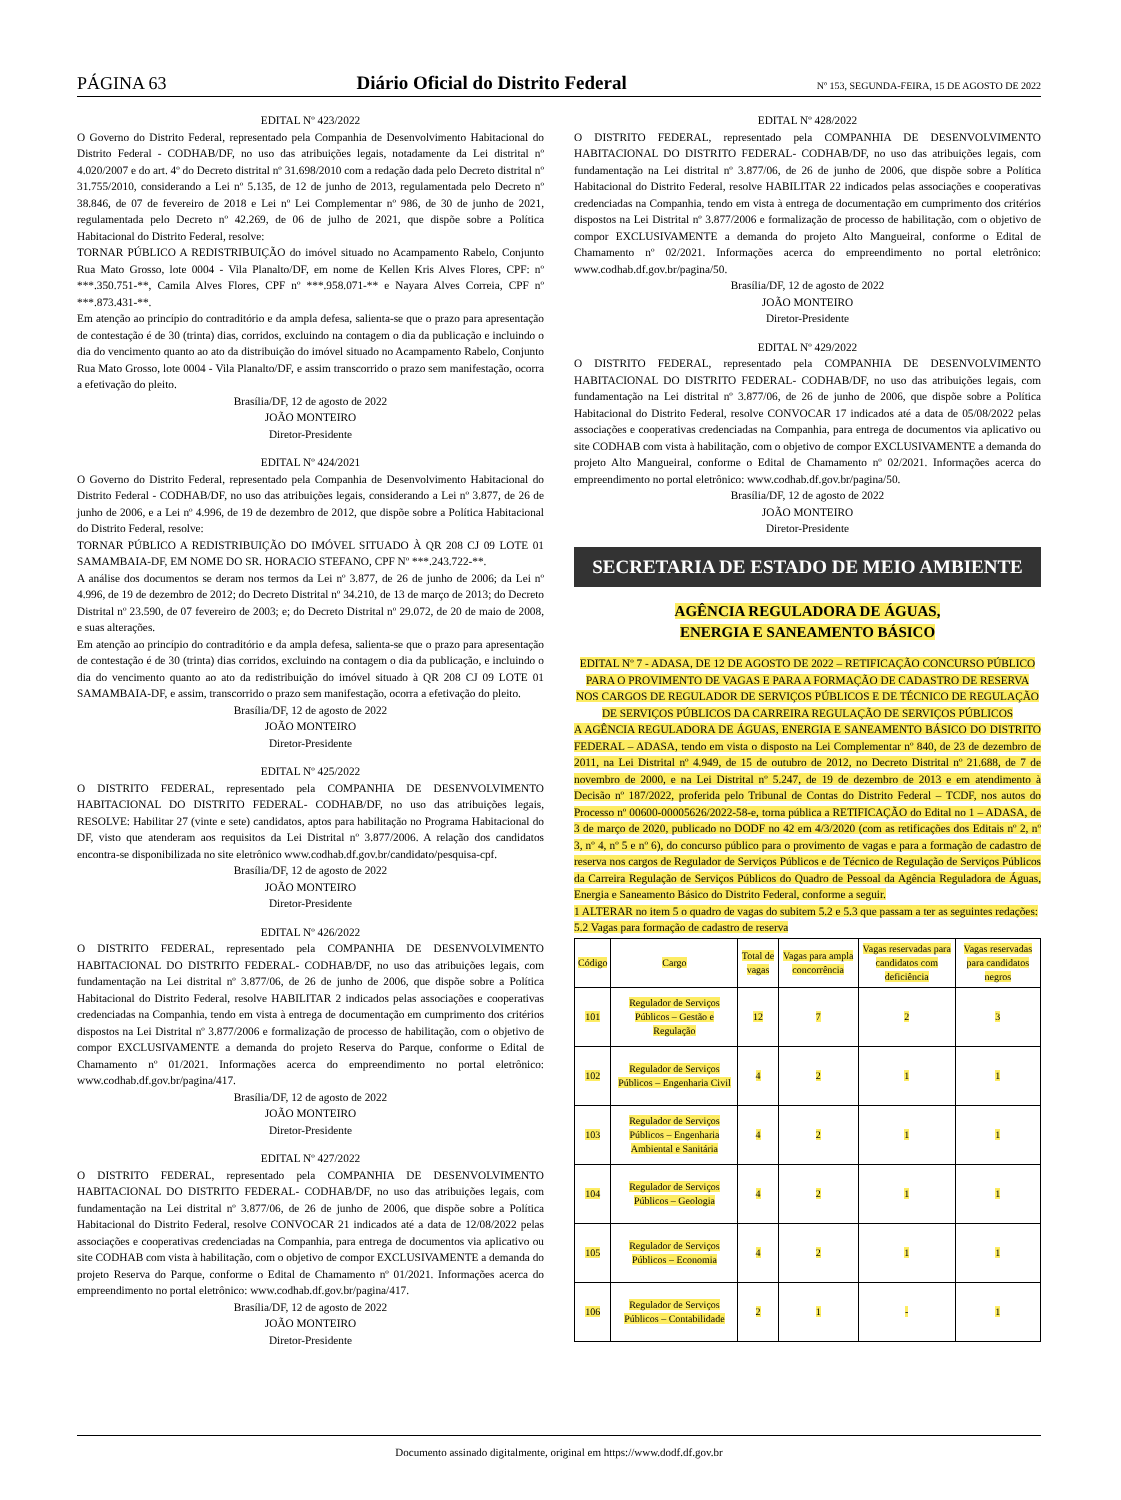PÁGINA 63 Diário Oficial do Distrito Federal Nº 153, SEGUNDA-FEIRA, 15 DE AGOSTO DE 2022
EDITAL Nº 423/2022
O Governo do Distrito Federal, representado pela Companhia de Desenvolvimento Habitacional do Distrito Federal - CODHAB/DF, no uso das atribuições legais, notadamente da Lei distrital nº 4.020/2007 e do art. 4º do Decreto distrital nº 31.698/2010 com a redação dada pelo Decreto distrital nº 31.755/2010, considerando a Lei nº 5.135, de 12 de junho de 2013, regulamentada pelo Decreto nº 38.846, de 07 de fevereiro de 2018 e Lei nº Lei Complementar nº 986, de 30 de junho de 2021, regulamentada pelo Decreto nº 42.269, de 06 de julho de 2021, que dispõe sobre a Política Habitacional do Distrito Federal, resolve:
TORNAR PÚBLICO A REDISTRIBUIÇÃO do imóvel situado no Acampamento Rabelo, Conjunto Rua Mato Grosso, lote 0004 - Vila Planalto/DF, em nome de Kellen Kris Alves Flores, CPF: nº ***.350.751-**, Camila Alves Flores, CPF nº ***.958.071-** e Nayara Alves Correia, CPF nº ***.873.431-**.
Em atenção ao princípio do contraditório e da ampla defesa, salienta-se que o prazo para apresentação de contestação é de 30 (trinta) dias, corridos, excluindo na contagem o dia da publicação e incluindo o dia do vencimento quanto ao ato da distribuição do imóvel situado no Acampamento Rabelo, Conjunto Rua Mato Grosso, lote 0004 - Vila Planalto/DF, e assim transcorrido o prazo sem manifestação, ocorra a efetivação do pleito.
Brasília/DF, 12 de agosto de 2022
JOÃO MONTEIRO
Diretor-Presidente
EDITAL Nº 424/2021
O Governo do Distrito Federal, representado pela Companhia de Desenvolvimento Habitacional do Distrito Federal - CODHAB/DF, no uso das atribuições legais, considerando a Lei nº 3.877, de 26 de junho de 2006, e a Lei nº 4.996, de 19 de dezembro de 2012, que dispõe sobre a Política Habitacional do Distrito Federal, resolve:
TORNAR PÚBLICO A REDISTRIBUIÇÃO DO IMÓVEL SITUADO À QR 208 CJ 09 LOTE 01 SAMAMBAIA-DF, EM NOME DO SR. HORACIO STEFANO, CPF Nº ***.243.722-**.
A análise dos documentos se deram nos termos da Lei nº 3.877, de 26 de junho de 2006; da Lei nº 4.996, de 19 de dezembro de 2012; do Decreto Distrital nº 34.210, de 13 de março de 2013; do Decreto Distrital nº 23.590, de 07 fevereiro de 2003; e; do Decreto Distrital nº 29.072, de 20 de maio de 2008, e suas alterações.
Em atenção ao princípio do contraditório e da ampla defesa, salienta-se que o prazo para apresentação de contestação é de 30 (trinta) dias corridos, excluindo na contagem o dia da publicação, e incluindo o dia do vencimento quanto ao ato da redistribuição do imóvel situado à QR 208 CJ 09 LOTE 01 SAMAMBAIA-DF, e assim, transcorrido o prazo sem manifestação, ocorra a efetivação do pleito.
Brasília/DF, 12 de agosto de 2022
JOÃO MONTEIRO
Diretor-Presidente
EDITAL Nº 425/2022
O DISTRITO FEDERAL, representado pela COMPANHIA DE DESENVOLVIMENTO HABITACIONAL DO DISTRITO FEDERAL- CODHAB/DF, no uso das atribuições legais, RESOLVE: Habilitar 27 (vinte e sete) candidatos, aptos para habilitação no Programa Habitacional do DF, visto que atenderam aos requisitos da Lei Distrital nº 3.877/2006. A relação dos candidatos encontra-se disponibilizada no site eletrônico www.codhab.df.gov.br/candidato/pesquisa-cpf.
Brasília/DF, 12 de agosto de 2022
JOÃO MONTEIRO
Diretor-Presidente
EDITAL Nº 426/2022
O DISTRITO FEDERAL, representado pela COMPANHIA DE DESENVOLVIMENTO HABITACIONAL DO DISTRITO FEDERAL- CODHAB/DF, no uso das atribuições legais, com fundamentação na Lei distrital nº 3.877/06, de 26 de junho de 2006, que dispõe sobre a Política Habitacional do Distrito Federal, resolve HABILITAR 2 indicados pelas associações e cooperativas credenciadas na Companhia, tendo em vista à entrega de documentação em cumprimento dos critérios dispostos na Lei Distrital nº 3.877/2006 e formalização de processo de habilitação, com o objetivo de compor EXCLUSIVAMENTE a demanda do projeto Reserva do Parque, conforme o Edital de Chamamento nº 01/2021. Informações acerca do empreendimento no portal eletrônico: www.codhab.df.gov.br/pagina/417.
Brasília/DF, 12 de agosto de 2022
JOÃO MONTEIRO
Diretor-Presidente
EDITAL Nº 427/2022
O DISTRITO FEDERAL, representado pela COMPANHIA DE DESENVOLVIMENTO HABITACIONAL DO DISTRITO FEDERAL- CODHAB/DF, no uso das atribuições legais, com fundamentação na Lei distrital nº 3.877/06, de 26 de junho de 2006, que dispõe sobre a Política Habitacional do Distrito Federal, resolve CONVOCAR 21 indicados até a data de 12/08/2022 pelas associações e cooperativas credenciadas na Companhia, para entrega de documentos via aplicativo ou site CODHAB com vista à habilitação, com o objetivo de compor EXCLUSIVAMENTE a demanda do projeto Reserva do Parque, conforme o Edital de Chamamento nº 01/2021. Informações acerca do empreendimento no portal eletrônico: www.codhab.df.gov.br/pagina/417.
Brasília/DF, 12 de agosto de 2022
JOÃO MONTEIRO
Diretor-Presidente
EDITAL Nº 428/2022
O DISTRITO FEDERAL, representado pela COMPANHIA DE DESENVOLVIMENTO HABITACIONAL DO DISTRITO FEDERAL- CODHAB/DF, no uso das atribuições legais, com fundamentação na Lei distrital nº 3.877/06, de 26 de junho de 2006, que dispõe sobre a Política Habitacional do Distrito Federal, resolve HABILITAR 22 indicados pelas associações e cooperativas credenciadas na Companhia, tendo em vista à entrega de documentação em cumprimento dos critérios dispostos na Lei Distrital nº 3.877/2006 e formalização de processo de habilitação, com o objetivo de compor EXCLUSIVAMENTE a demanda do projeto Alto Mangueiral, conforme o Edital de Chamamento nº 02/2021. Informações acerca do empreendimento no portal eletrônico: www.codhab.df.gov.br/pagina/50.
Brasília/DF, 12 de agosto de 2022
JOÃO MONTEIRO
Diretor-Presidente
EDITAL Nº 429/2022
O DISTRITO FEDERAL, representado pela COMPANHIA DE DESENVOLVIMENTO HABITACIONAL DO DISTRITO FEDERAL- CODHAB/DF, no uso das atribuições legais, com fundamentação na Lei distrital nº 3.877/06, de 26 de junho de 2006, que dispõe sobre a Política Habitacional do Distrito Federal, resolve CONVOCAR 17 indicados até a data de 05/08/2022 pelas associações e cooperativas credenciadas na Companhia, para entrega de documentos via aplicativo ou site CODHAB com vista à habilitação, com o objetivo de compor EXCLUSIVAMENTE a demanda do projeto Alto Mangueiral, conforme o Edital de Chamamento nº 02/2021. Informações acerca do empreendimento no portal eletrônico: www.codhab.df.gov.br/pagina/50.
Brasília/DF, 12 de agosto de 2022
JOÃO MONTEIRO
Diretor-Presidente
SECRETARIA DE ESTADO DE MEIO AMBIENTE
AGÊNCIA REGULADORA DE ÁGUAS,
ENERGIA E SANEAMENTO BÁSICO
EDITAL Nº 7 - ADASA, DE 12 DE AGOSTO DE 2022 – RETIFICAÇÃO CONCURSO PÚBLICO PARA O PROVIMENTO DE VAGAS E PARA A FORMAÇÃO DE CADASTRO DE RESERVA NOS CARGOS DE REGULADOR DE SERVIÇOS PÚBLICOS E DE TÉCNICO DE REGULAÇÃO DE SERVIÇOS PÚBLICOS DA CARREIRA REGULAÇÃO DE SERVIÇOS PÚBLICOS
A AGÊNCIA REGULADORA DE ÁGUAS, ENERGIA E SANEAMENTO BÁSICO DO DISTRITO FEDERAL – ADASA, tendo em vista o disposto na Lei Complementar nº 840, de 23 de dezembro de 2011, na Lei Distrital nº 4.949, de 15 de outubro de 2012, no Decreto Distrital nº 21.688, de 7 de novembro de 2000, e na Lei Distrital nº 5.247, de 19 de dezembro de 2013 e em atendimento à Decisão nº 187/2022, proferida pelo Tribunal de Contas do Distrito Federal – TCDF, nos autos do Processo nº 00600-00005626/2022-58-e, torna pública a RETIFICAÇÃO do Edital no 1 – ADASA, de 3 de março de 2020, publicado no DODF no 42 em 4/3/2020 (com as retificações dos Editais nº 2, nº 3, nº 4, nº 5 e nº 6), do concurso público para o provimento de vagas e para a formação de cadastro de reserva nos cargos de Regulador de Serviços Públicos e de Técnico de Regulação de Serviços Públicos da Carreira Regulação de Serviços Públicos do Quadro de Pessoal da Agência Reguladora de Águas, Energia e Saneamento Básico do Distrito Federal, conforme a seguir.
1 ALTERAR no item 5 o quadro de vagas do subitem 5.2 e 5.3 que passam a ter as seguintes redações:
5.2 Vagas para formação de cadastro de reserva
| Código | Cargo | Total de vagas | Vagas para ampla concorrência | Vagas reservadas para candidatos com deficiência | Vagas reservadas para candidatos negros |
| --- | --- | --- | --- | --- | --- |
| 101 | Regulador de Serviços Públicos – Gestão e Regulação | 12 | 7 | 2 | 3 |
| 102 | Regulador de Serviços Públicos – Engenharia Civil | 4 | 2 | 1 | 1 |
| 103 | Regulador de Serviços Públicos – Engenharia Ambiental e Sanitária | 4 | 2 | 1 | 1 |
| 104 | Regulador de Serviços Públicos – Geologia | 4 | 2 | 1 | 1 |
| 105 | Regulador de Serviços Públicos – Economia | 4 | 2 | 1 | 1 |
| 106 | Regulador de Serviços Públicos – Contabilidade | 2 | 1 | - | 1 |
Documento assinado digitalmente, original em https://www.dodf.df.gov.br